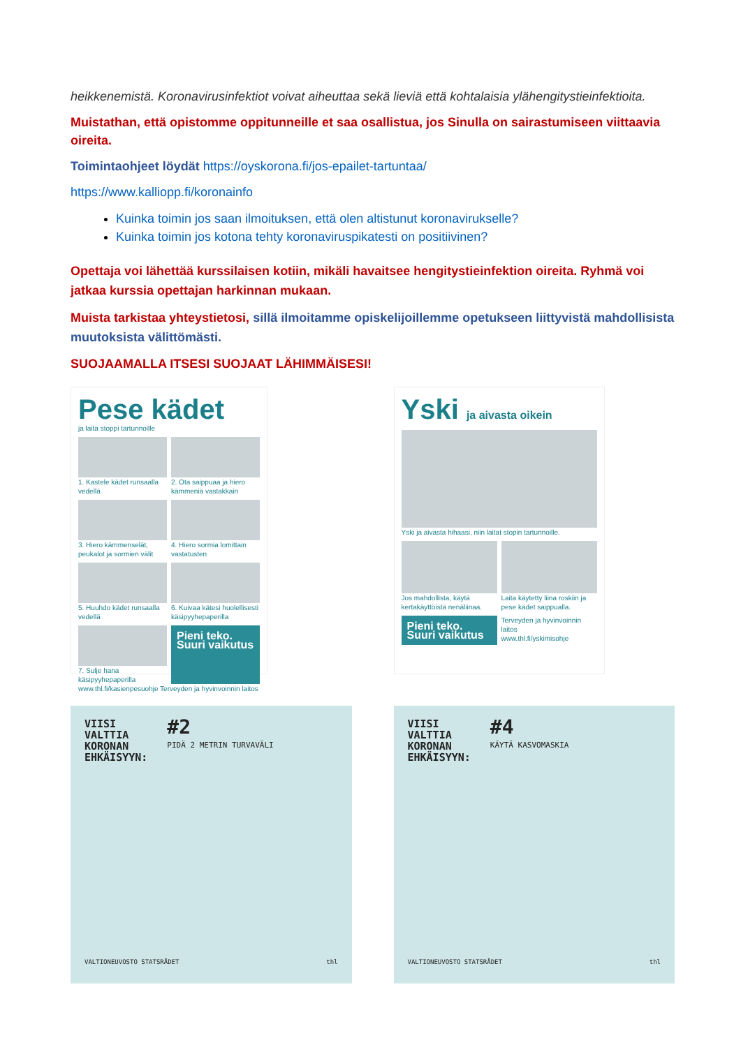heikkenemistä. Koronavirusinfektiot voivat aiheuttaa sekä lieviä että kohtalaisia ylähengitystieinfektioita.
Muistathan, että opistomme oppitunneille et saa osallistua, jos Sinulla on sairastumiseen viittaavia oireita.
Toimintaohjeet löydät https://oyskorona.fi/jos-epailet-tartuntaa/
https://www.kalliopp.fi/koronainfo
Kuinka toimin jos saan ilmoituksen, että olen altistunut koronavirukselle?
Kuinka toimin jos kotona tehty koronaviruspikatesti on positiivinen?
Opettaja voi lähettää kurssilaisen kotiin, mikäli havaitsee hengitystieinfektion oireita. Ryhmä voi jatkaa kurssia opettajan harkinnan mukaan.
Muista tarkistaa yhteystietosi, sillä ilmoitamme opiskelijoillemme opetukseen liittyvistä mahdollisista muutoksista välittömästi.
SUOJAAMALLA ITSESI SUOJAAT LÄHIMMÄISESI!
Pese kädet
ja laita stoppi tartunnoille
1. Kastele kädet runsaalla vedellä
2. Ota saippuaa ja hiero kämmeniä vastakkain
3. Hiero kämmenselät, peukalot ja sormien välit
4. Hiero sormia lomittain vastatusten
5. Huuhdo kädet runsaalla vedellä
6. Kuivaa kätesi huolellisesti käsipyyhepaperilla
7. Sulje hana käsipyyhepaperilla
Pieni teko. Suuri vaikutus
www.thl.fi/kasienpesuohje Terveyden ja hyvinvoinnin laitos
Yski ja aivasta oikein
Yski ja aivasta hihaasi, niin laitat stopin tartunnoille.
Jos mahdollista, käytä kertakäyttöistä nenäliinaa.
Laita käytetty liina roskiin ja pese kädet saippualla.
Pieni teko. Suuri vaikutus
Terveyden ja hyvinvoinnin laitos
www.thl.fi/yskimisohje
VIISI
VALTTIA
KORONAN
EHKÄISYYN:
#2
PIDÄ 2 METRIN TURVAVÄLI
VALTIONEUVOSTO STATSRÅDET thl
VIISI
VALTTIA
KORONAN
EHKÄISYYN:
#4
KÄYTÄ KASVOMASKIA
VALTIONEUVOSTO STATSRÅDET thl